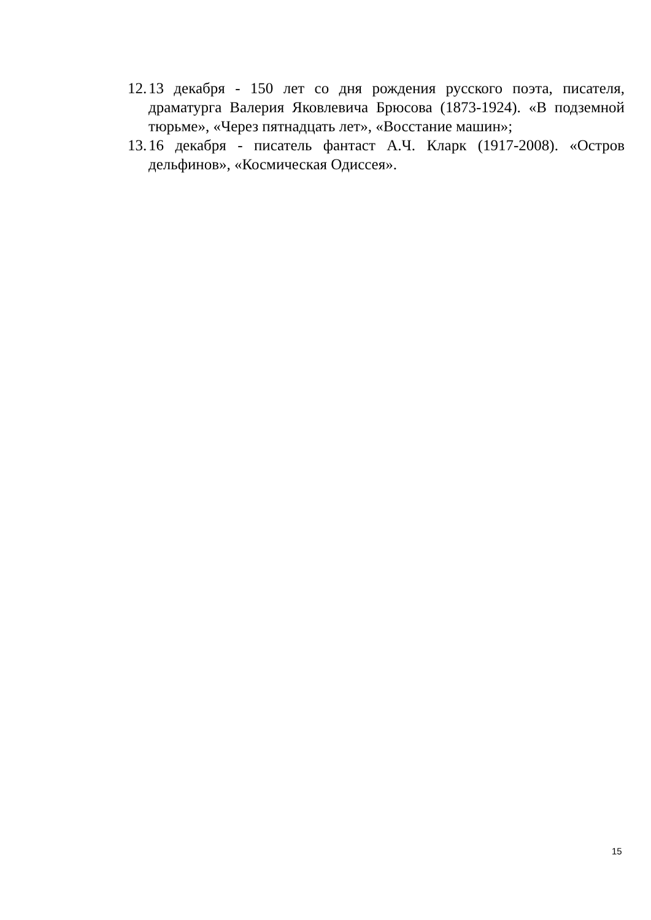12. 13 декабря - 150 лет со дня рождения русского поэта, писателя, драматурга Валерия Яковлевича Брюсова (1873-1924). «В подземной тюрьме», «Через пятнадцать лет», «Восстание машин»;
13. 16 декабря - писатель фантаст А.Ч. Кларк (1917-2008). «Остров дельфинов», «Космическая Одиссея».
15